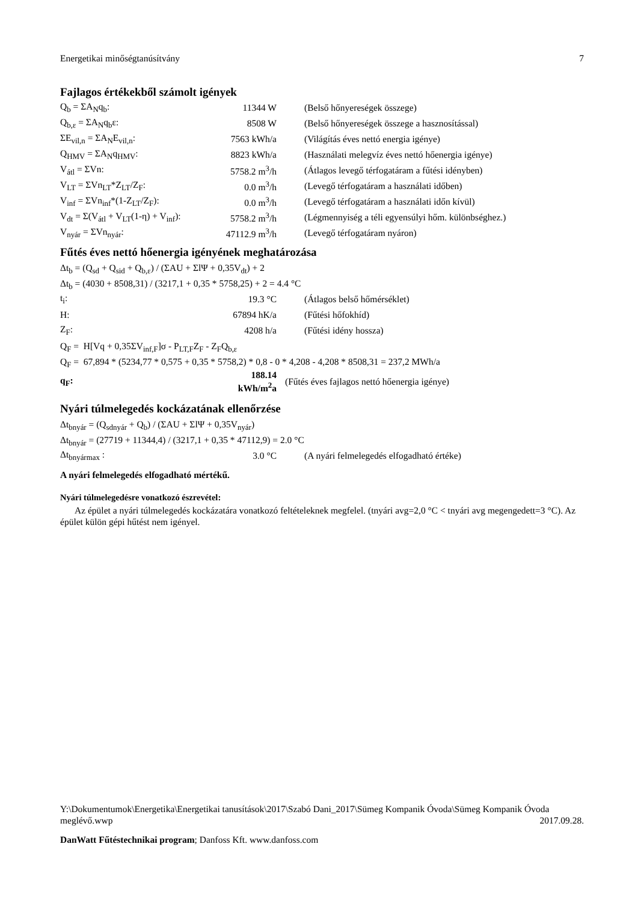Energetikai minőségtanúsítvány 7
Fajlagos értékekből számolt igények
| Q<sub>b</sub> = ΣA<sub>N</sub>q<sub>b</sub>: | 11344 W | (Belső hőnyereségek összege) |
| Q<sub>b,ε</sub> = ΣA<sub>N</sub>q<sub>b</sub>ε: | 8508 W | (Belső hőnyereségek összege a hasznosítással) |
| ΣE<sub>vil,n</sub> = ΣA<sub>N</sub>E<sub>vil,n</sub>: | 7563 kWh/a | (Világítás éves nettó energia igénye) |
| Q<sub>HMV</sub> = ΣA<sub>N</sub>q<sub>HMV</sub>: | 8823 kWh/a | (Használati melegvíz éves nettó hőenergia igénye) |
| V<sub>átl</sub> = ΣVn: | 5758.2 m<sup>3</sup>/h | (Átlagos levegő térfogatáram a fűtési idényben) |
| V<sub>LT</sub> = ΣVn<sub>LT</sub>*Z<sub>LT</sub>/Z<sub>F</sub>: | 0.0 m<sup>3</sup>/h | (Levegő térfogatáram a használati időben) |
| V<sub>inf</sub> = ΣVn<sub>inf</sub>*(1-Z<sub>LT</sub>/Z<sub>F</sub>): | 0.0 m<sup>3</sup>/h | (Levegő térfogatáram a használati időn kívül) |
| V<sub>dt</sub> = Σ(V<sub>átl</sub> + V<sub>LT</sub>(1-η) + V<sub>inf</sub>): | 5758.2 m<sup>3</sup>/h | (Légmennyiség a téli egyensúlyi hőm. különbséghez.) |
| V<sub>nyár</sub> = ΣVn<sub>nyár</sub>: | 47112.9 m<sup>3</sup>/h | (Levegő térfogatáram nyáron) |
Fűtés éves nettó hőenergia igényének meghatározása
Δt<sub>b</sub> = (Q<sub>sd</sub> + Q<sub>sid</sub> + Q<sub>b,ε</sub>) / (ΣAU + ΣlΨ + 0,35V<sub>dt</sub>) + 2
Δt<sub>b</sub> = (4030 + 8508,31) / (3217,1 + 0,35 * 5758,25) + 2 = 4.4 °C
| t<sub>i</sub>: | 19.3 °C | (Átlagos belső hőmérséklet) |
| H: | 67894 hK/a | (Fűtési hőfokhíd) |
| Z<sub>F</sub>: | 4208 h/a | (Fűtési idény hossza) |
Q<sub>F</sub> = H[Vq + 0,35ΣV<sub>inf,F</sub>]σ - P<sub>LT,F</sub>Z<sub>F</sub> - Z<sub>F</sub>Q<sub>b,ε</sub>
Q<sub>F</sub> = 67,894 * (5234,77 * 0,575 + 0,35 * 5758,2) * 0,8 - 0 * 4,208 - 4,208 * 8508,31 = 237,2 MWh/a
| q<sub>F</sub>: | 188.14 kWh/m<sup>2</sup>a | (Fűtés éves fajlagos nettó hőenergia igénye) |
Nyári túlmelegedés kockázatának ellenőrzése
Δt<sub>bnyár</sub> = (Q<sub>sdnyár</sub> + Q<sub>b</sub>) / (ΣAU + ΣlΨ + 0,35V<sub>nyár</sub>)
Δt<sub>bnyár</sub> = (27719 + 11344,4) / (3217,1 + 0,35 * 47112,9) = 2.0 °C
| Δt<sub>bnyármax</sub> : | 3.0 °C | (A nyári felmelegedés elfogadható értéke) |
A nyári felmelegedés elfogadható mértékű.
Nyári túlmelegedésre vonatkozó észrevétel:
Az épület a nyári túlmelegedés kockázatára vonatkozó feltételeknek megfelel. (tnyári avg=2,0 °C < tnyári avg megengedett=3 °C). Az épület külön gépi hűtést nem igényel.
Y:\Dokumentumok\Energetika\Energetikai tanusítások\2017\Szabó Dani_2017\Sümeg Kompanik Óvoda\Sümeg Kompanik Óvoda meglévő.wwp 2017.09.28.
DanWatt Fűtéstechnikai program; Danfoss Kft. www.danfoss.com